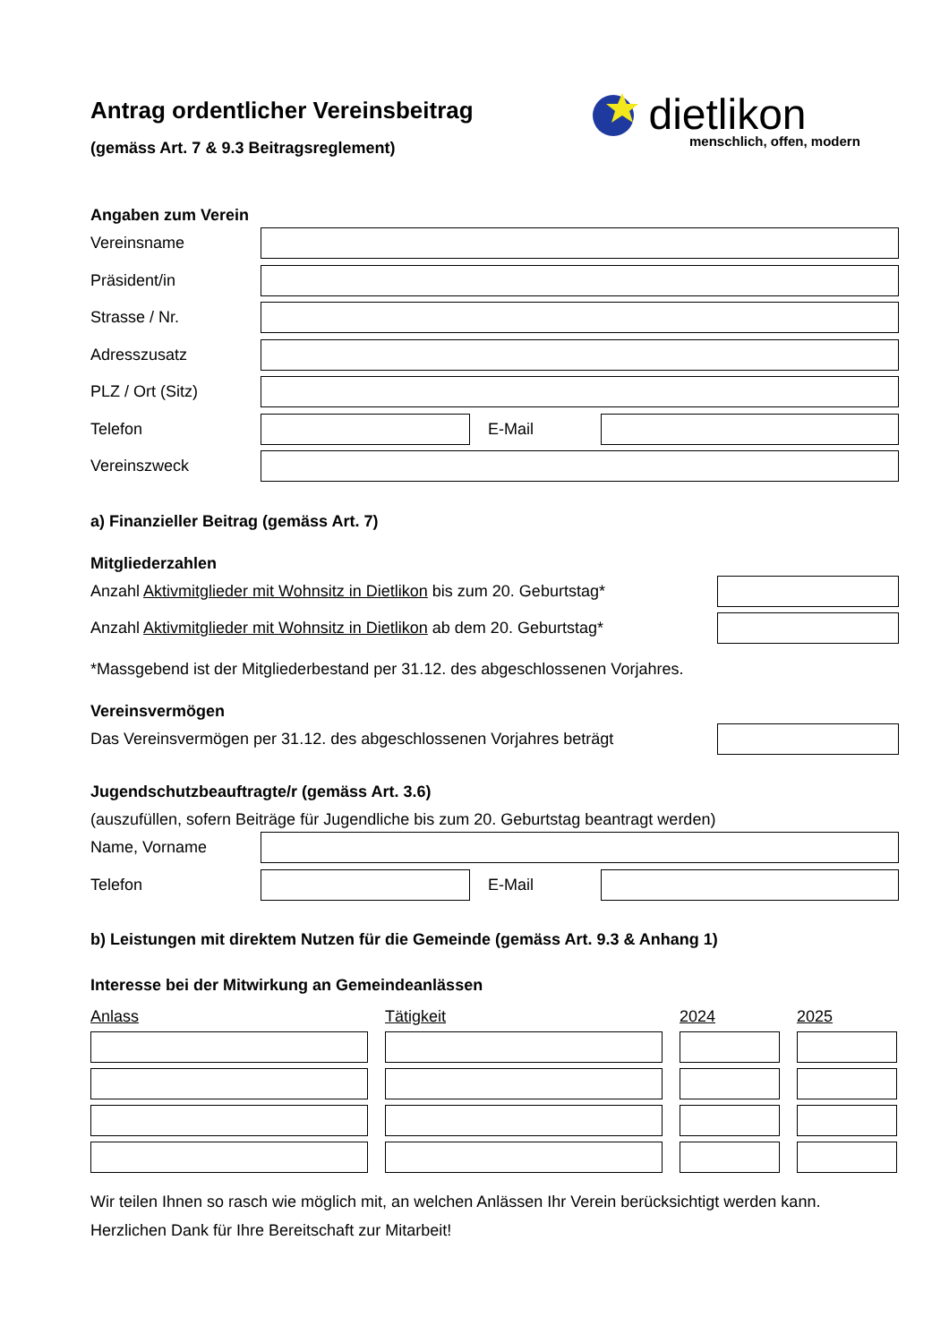dietlikon
menschlich, offen, modern
Antrag ordentlicher Vereinsbeitrag
(gemäss Art. 7 & 9.3 Beitragsreglement)
Angaben zum Verein
Vereinsname
Präsident/in
Strasse / Nr.
Adresszusatz
PLZ / Ort (Sitz)
Telefon E-Mail
Vereinszweck
a) Finanzieller Beitrag (gemäss Art. 7)
Mitgliederzahlen
Anzahl Aktivmitglieder mit Wohnsitz in Dietlikon bis zum 20. Geburtstag*
Anzahl Aktivmitglieder mit Wohnsitz in Dietlikon ab dem 20. Geburtstag*
*Massgebend ist der Mitgliederbestand per 31.12. des abgeschlossenen Vorjahres.
Vereinsvermögen
Das Vereinsvermögen per 31.12. des abgeschlossenen Vorjahres beträgt
Jugendschutzbeauftragte/r (gemäss Art. 3.6)
(auszufüllen, sofern Beiträge für Jugendliche bis zum 20. Geburtstag beantragt werden)
Name, Vorname
Telefon E-Mail
b) Leistungen mit direktem Nutzen für die Gemeinde (gemäss Art. 9.3 & Anhang 1)
Interesse bei der Mitwirkung an Gemeindeanlässen
Anlass Tätigkeit 2024 2025
Wir teilen Ihnen so rasch wie möglich mit, an welchen Anlässen Ihr Verein berücksichtigt werden kann.
Herzlichen Dank für Ihre Bereitschaft zur Mitarbeit!